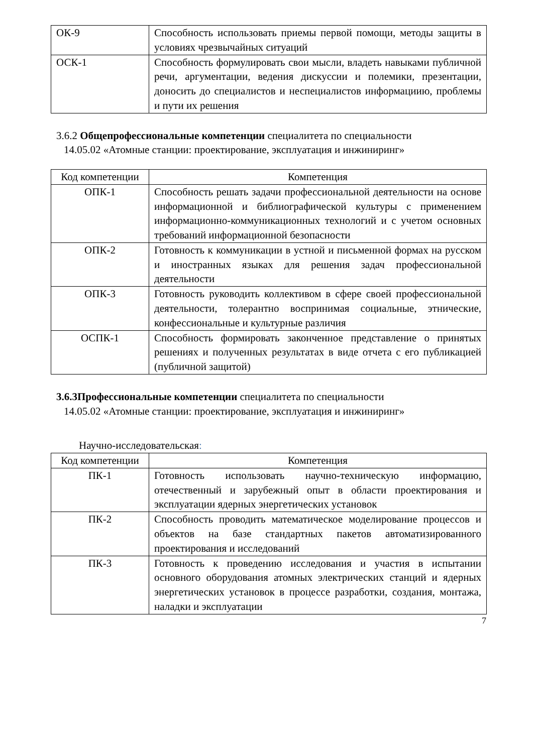| ОК-9 | Способность использовать приемы первой помощи, методы защиты в условиях чрезвычайных ситуаций |
| ОСК-1 | Способность формулировать свои мысли, владеть навыками публичной речи, аргументации, ведения дискуссии и полемики, презентации, доносить до специалистов и неспециалистов информациию, проблемы и пути их решения |
3.6.2 Общепрофессиональные компетенции специалитета по специальности
14.05.02 «Атомные станции: проектирование, эксплуатация и инжиниринг»
| Код компетенции | Компетенция |
| --- | --- |
| ОПК-1 | Способность решать задачи профессиональной деятельности на основе информационной и библиографической культуры с применением информационно-коммуникационных технологий и с учетом основных требований информационной безопасности |
| ОПК-2 | Готовность к коммуникации в устной и письменной формах на русском и иностранных языках для решения задач профессиональной деятельности |
| ОПК-3 | Готовность руководить коллективом в сфере своей профессиональной деятельности, толерантно воспринимая социальные, этнические, конфессиональные и культурные различия |
| ОСПК-1 | Способность формировать законченное представление о принятых решениях и полученных результатах в виде отчета с его публикацией (публичной защитой) |
3.6.3Профессиональные компетенции специалитета по специальности
14.05.02 «Атомные станции: проектирование, эксплуатация и инжиниринг»
Научно-исследовательская:
| Код компетенции | Компетенция |
| --- | --- |
| ПК-1 | Готовность использовать научно-техническую информацию, отечественный и зарубежный опыт в области проектирования и эксплуатации ядерных энергетических установок |
| ПК-2 | Способность проводить математическое моделирование процессов и объектов на базе стандартных пакетов автоматизированного проектирования и исследований |
| ПК-3 | Готовность к проведению исследования и участия в испытании основного оборудования атомных электрических станций и ядерных энергетических установок в процессе разработки, создания, монтажа, наладки и эксплуатации |
7